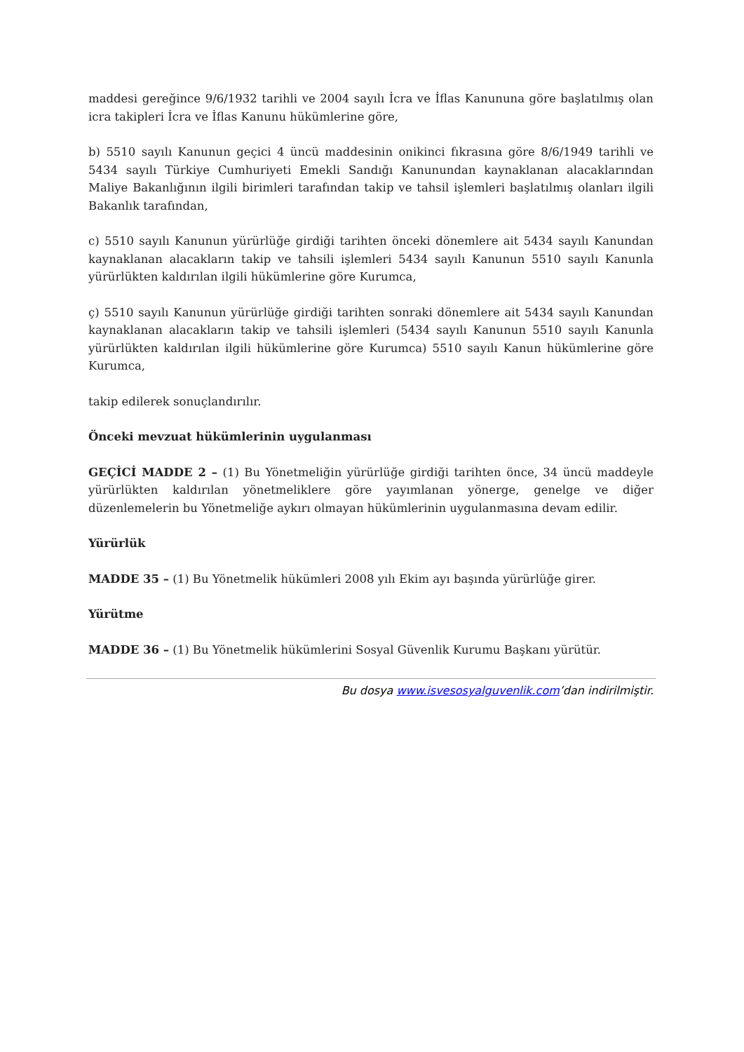maddesi gereğince 9/6/1932 tarihli ve 2004 sayılı İcra ve İflas Kanununa göre başlatılmış olan icra takipleri İcra ve İflas Kanunu hükümlerine göre,
b) 5510 sayılı Kanunun geçici 4 üncü maddesinin onikinci fıkrasına göre 8/6/1949 tarihli ve 5434 sayılı Türkiye Cumhuriyeti Emekli Sandığı Kanunundan kaynaklanan alacaklarından Maliye Bakanlığının ilgili birimleri tarafından takip ve tahsil işlemleri başlatılmış olanları ilgili Bakanlık tarafından,
c) 5510 sayılı Kanunun yürürlüğe girdiği tarihten önceki dönemlere ait 5434 sayılı Kanundan kaynaklanan alacakların takip ve tahsili işlemleri 5434 sayılı Kanunun 5510 sayılı Kanunla yürürlükten kaldırılan ilgili hükümlerine göre Kurumca,
ç) 5510 sayılı Kanunun yürürlüğe girdiği tarihten sonraki dönemlere ait 5434 sayılı Kanundan kaynaklanan alacakların takip ve tahsili işlemleri (5434 sayılı Kanunun 5510 sayılı Kanunla yürürlükten kaldırılan ilgili hükümlerine göre Kurumca) 5510 sayılı Kanun hükümlerine göre Kurumca,
takip edilerek sonuçlandırılır.
Önceki mevzuat hükümlerinin uygulanması
GEÇİCİ MADDE 2 – (1) Bu Yönetmeliğin yürürlüğe girdiği tarihten önce, 34 üncü maddeyle yürürlükten kaldırılan yönetmeliklere göre yayımlanan yönerge, genelge ve diğer düzenlemelerin bu Yönetmeliğe aykırı olmayan hükümlerinin uygulanmasına devam edilir.
Yürürlük
MADDE 35 – (1) Bu Yönetmelik hükümleri 2008 yılı Ekim ayı başında yürürlüğe girer.
Yürütme
MADDE 36 – (1) Bu Yönetmelik hükümlerini Sosyal Güvenlik Kurumu Başkanı yürütür.
Bu dosya www.isvesosyalguvenlik.com’dan indirilmiştir.